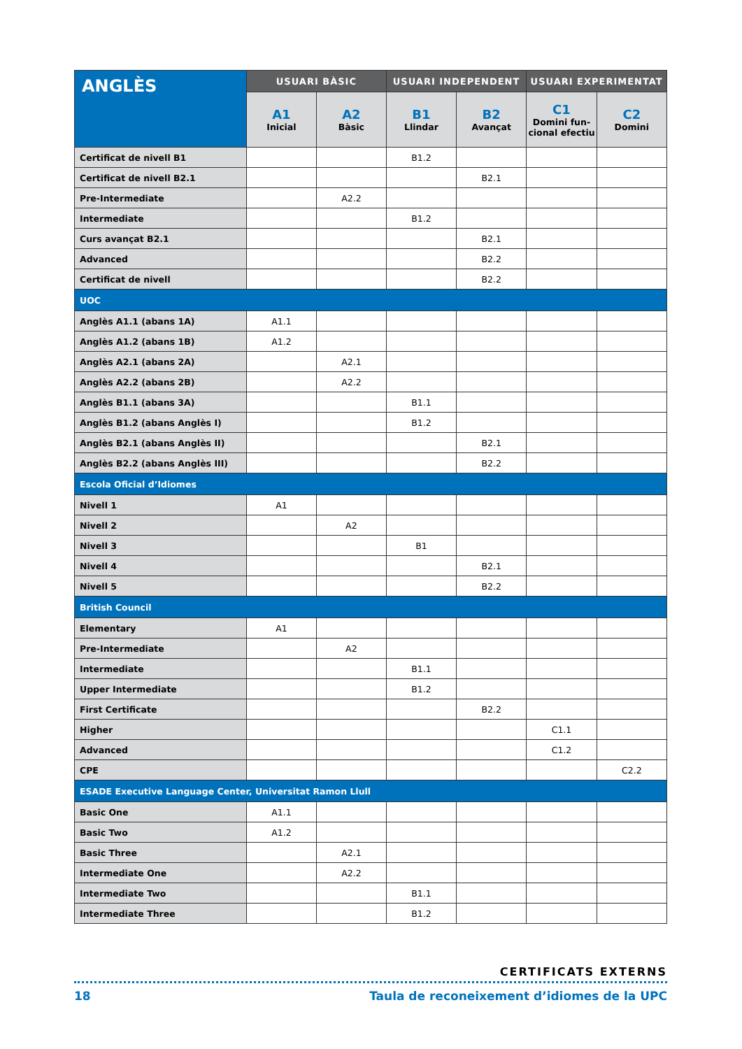| ANGLÈS | USUARI BÀSIC | | USUARI INDEPENDENT | | USUARI EXPERIMENTAT | |
| --- | --- | --- | --- | --- | --- | --- |
| | A1 Inicial | A2 Bàsic | B1 Llindar | B2 Avançat | C1 Domini fun- cional efectiu | C2 Domini |
| Certificat de nivell B1 | | | B1.2 | | | |
| Certificat de nivell B2.1 | | | | B2.1 | | |
| Pre-Intermediate | | A2.2 | | | | |
| Intermediate | | | B1.2 | | | |
| Curs avançat B2.1 | | | | B2.1 | | |
| Advanced | | | | B2.2 | | |
| Certificat de nivell | | | | B2.2 | | |
| UOC | | | | | | |
| Anglès A1.1 (abans 1A) | A1.1 | | | | | |
| Anglès A1.2 (abans 1B) | A1.2 | | | | | |
| Anglès A2.1 (abans 2A) | | A2.1 | | | | |
| Anglès A2.2 (abans 2B) | | A2.2 | | | | |
| Anglès B1.1 (abans 3A) | | | B1.1 | | | |
| Anglès B1.2 (abans Anglès I) | | | B1.2 | | | |
| Anglès B2.1 (abans Anglès II) | | | | B2.1 | | |
| Anglès B2.2 (abans Anglès III) | | | | B2.2 | | |
| Escola Oficial d’Idiomes | | | | | | |
| Nivell 1 | A1 | | | | | |
| Nivell 2 | | A2 | | | | |
| Nivell 3 | | | B1 | | | |
| Nivell 4 | | | | B2.1 | | |
| Nivell 5 | | | | B2.2 | | |
| British Council | | | | | | |
| Elementary | A1 | | | | | |
| Pre-Intermediate | | A2 | | | | |
| Intermediate | | | B1.1 | | | |
| Upper Intermediate | | | B1.2 | | | |
| First Certificate | | | | B2.2 | | |
| Higher | | | | | C1.1 | |
| Advanced | | | | | C1.2 | |
| CPE | | | | | | C2.2 |
| ESADE Executive Language Center, Universitat Ramon Llull | | | | | | |
| Basic One | A1.1 | | | | | |
| Basic Two | A1.2 | | | | | |
| Basic Three | | A2.1 | | | | |
| Intermediate One | | A2.2 | | | | |
| Intermediate Two | | | B1.1 | | | |
| Intermediate Three | | | B1.2 | | | |
CERTIFICATS EXTERNS
18 Taula de reconeixement d’idiomes de la UPC